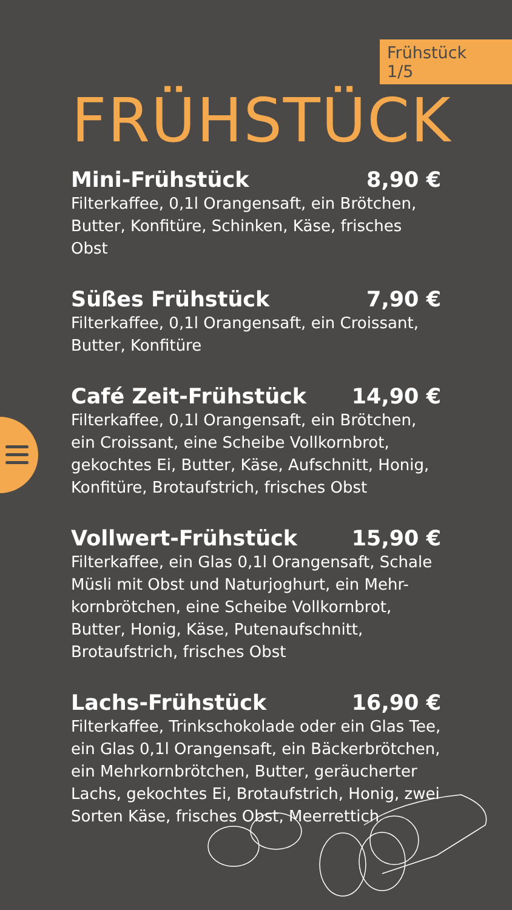Frühstück 1/5
FRÜHSTÜCK
Mini-Frühstück 8,90 €
Filterkaffee, 0,1l Orangensaft, ein Brötchen, Butter, Konfitüre, Schinken, Käse, frisches Obst
Süßes Frühstück 7,90 €
Filterkaffee, 0,1l Orangensaft, ein Croissant, Butter, Konfitüre
Café Zeit-Frühstück 14,90 €
Filterkaffee, 0,1l Orangensaft, ein Brötchen, ein Croissant, eine Scheibe Vollkornbrot, gekochtes Ei, Butter, Käse, Aufschnitt, Honig, Konfitüre, Brotaufstrich, frisches Obst
Vollwert-Frühstück 15,90 €
Filterkaffee, ein Glas 0,1l Orangensaft, Schale Müsli mit Obst und Naturjoghurt, ein Mehr-kornbrötchen, eine Scheibe Vollkornbrot, Butter, Honig, Käse, Putenaufschnitt, Brotaufstrich, frisches Obst
Lachs-Frühstück 16,90 €
Filterkaffee, Trinkschokolade oder ein Glas Tee, ein Glas 0,1l Orangensaft, ein Bäckerbrötchen, ein Mehrkornbrötchen, Butter, geräucherter Lachs, gekochtes Ei, Brotaufstrich, Honig, zwei Sorten Käse, frisches Obst, Meerrettich